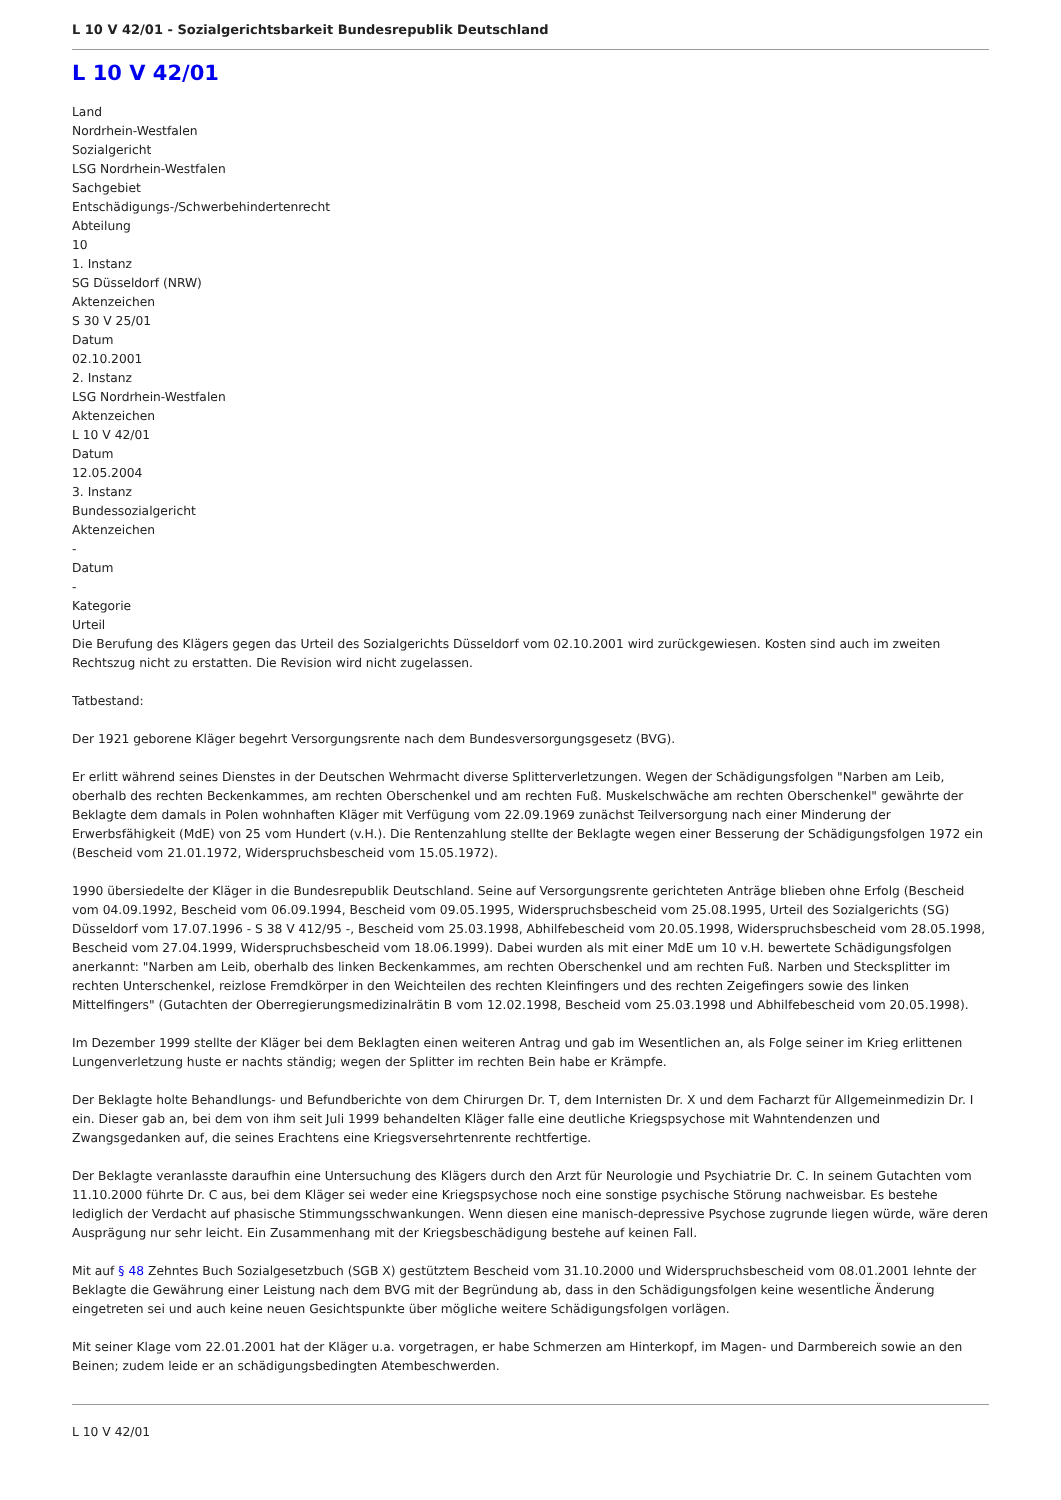L 10 V 42/01 - Sozialgerichtsbarkeit Bundesrepublik Deutschland
L 10 V 42/01
Land
Nordrhein-Westfalen
Sozialgericht
LSG Nordrhein-Westfalen
Sachgebiet
Entschädigungs-/Schwerbehindertenrecht
Abteilung
10
1. Instanz
SG Düsseldorf (NRW)
Aktenzeichen
S 30 V 25/01
Datum
02.10.2001
2. Instanz
LSG Nordrhein-Westfalen
Aktenzeichen
L 10 V 42/01
Datum
12.05.2004
3. Instanz
Bundessozialgericht
Aktenzeichen
-
Datum
-
Kategorie
Urteil
Die Berufung des Klägers gegen das Urteil des Sozialgerichts Düsseldorf vom 02.10.2001 wird zurückgewiesen. Kosten sind auch im zweiten Rechtszug nicht zu erstatten. Die Revision wird nicht zugelassen.
Tatbestand:
Der 1921 geborene Kläger begehrt Versorgungsrente nach dem Bundesversorgungsgesetz (BVG).
Er erlitt während seines Dienstes in der Deutschen Wehrmacht diverse Splitterverletzungen. Wegen der Schädigungsfolgen "Narben am Leib, oberhalb des rechten Beckenkammes, am rechten Oberschenkel und am rechten Fuß. Muskelschwäche am rechten Oberschenkel" gewährte der Beklagte dem damals in Polen wohnhaften Kläger mit Verfügung vom 22.09.1969 zunächst Teilversorgung nach einer Minderung der Erwerbsfähigkeit (MdE) von 25 vom Hundert (v.H.). Die Rentenzahlung stellte der Beklagte wegen einer Besserung der Schädigungsfolgen 1972 ein (Bescheid vom 21.01.1972, Widerspruchsbescheid vom 15.05.1972).
1990 übersiedelte der Kläger in die Bundesrepublik Deutschland. Seine auf Versorgungsrente gerichteten Anträge blieben ohne Erfolg (Bescheid vom 04.09.1992, Bescheid vom 06.09.1994, Bescheid vom 09.05.1995, Widerspruchsbescheid vom 25.08.1995, Urteil des Sozialgerichts (SG) Düsseldorf vom 17.07.1996 - S 38 V 412/95 -, Bescheid vom 25.03.1998, Abhilfebescheid vom 20.05.1998, Widerspruchsbescheid vom 28.05.1998, Bescheid vom 27.04.1999, Widerspruchsbescheid vom 18.06.1999). Dabei wurden als mit einer MdE um 10 v.H. bewertete Schädigungsfolgen anerkannt: "Narben am Leib, oberhalb des linken Beckenkammes, am rechten Oberschenkel und am rechten Fuß. Narben und Stecksplitter im rechten Unterschenkel, reizlose Fremdkörper in den Weichteilen des rechten Kleinfingers und des rechten Zeigefingers sowie des linken Mittelfingers" (Gutachten der Oberregierungsmedizinalrätin B vom 12.02.1998, Bescheid vom 25.03.1998 und Abhilfebescheid vom 20.05.1998).
Im Dezember 1999 stellte der Kläger bei dem Beklagten einen weiteren Antrag und gab im Wesentlichen an, als Folge seiner im Krieg erlittenen Lungenverletzung huste er nachts ständig; wegen der Splitter im rechten Bein habe er Krämpfe.
Der Beklagte holte Behandlungs- und Befundberichte von dem Chirurgen Dr. T, dem Internisten Dr. X und dem Facharzt für Allgemeinmedizin Dr. I ein. Dieser gab an, bei dem von ihm seit Juli 1999 behandelten Kläger falle eine deutliche Kriegspsychose mit Wahntendenzen und Zwangsgedanken auf, die seines Erachtens eine Kriegsversehrtenrente rechtfertige.
Der Beklagte veranlasste daraufhin eine Untersuchung des Klägers durch den Arzt für Neurologie und Psychiatrie Dr. C. In seinem Gutachten vom 11.10.2000 führte Dr. C aus, bei dem Kläger sei weder eine Kriegspsychose noch eine sonstige psychische Störung nachweisbar. Es bestehe lediglich der Verdacht auf phasische Stimmungsschwankungen. Wenn diesen eine manisch-depressive Psychose zugrunde liegen würde, wäre deren Ausprägung nur sehr leicht. Ein Zusammenhang mit der Kriegsbeschädigung bestehe auf keinen Fall.
Mit auf § 48 Zehntes Buch Sozialgesetzbuch (SGB X) gestütztem Bescheid vom 31.10.2000 und Widerspruchsbescheid vom 08.01.2001 lehnte der Beklagte die Gewährung einer Leistung nach dem BVG mit der Begründung ab, dass in den Schädigungsfolgen keine wesentliche Änderung eingetreten sei und auch keine neuen Gesichtspunkte über mögliche weitere Schädigungsfolgen vorlägen.
Mit seiner Klage vom 22.01.2001 hat der Kläger u.a. vorgetragen, er habe Schmerzen am Hinterkopf, im Magen- und Darmbereich sowie an den Beinen; zudem leide er an schädigungsbedingten Atembeschwerden.
L 10 V 42/01